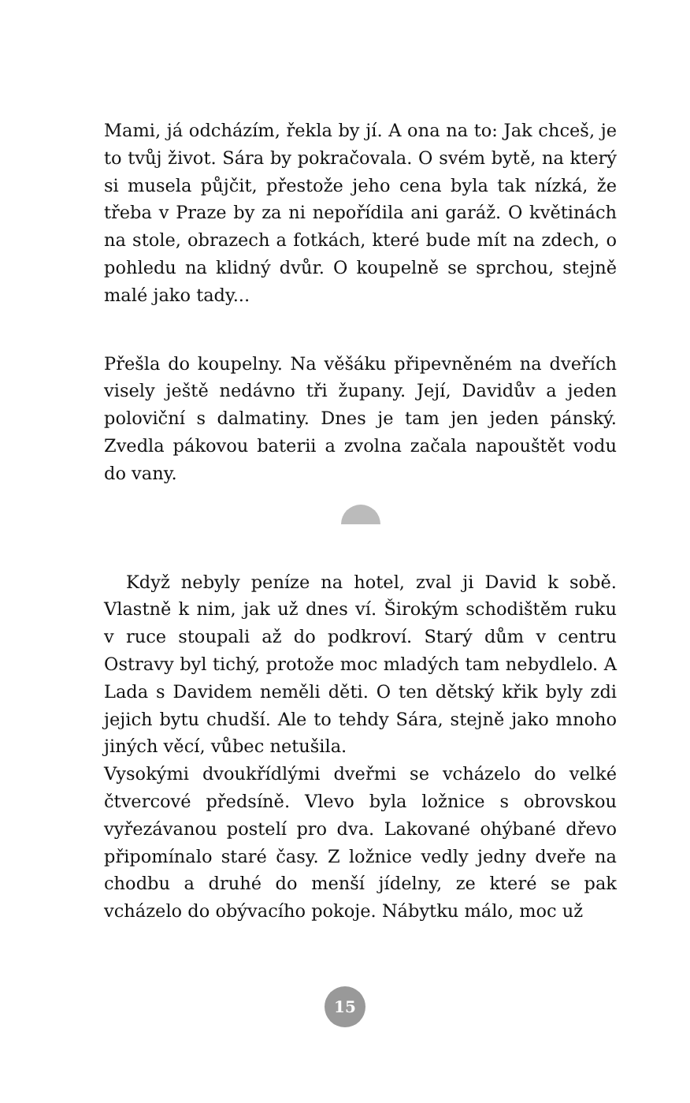Mami, já odcházím, řekla by jí. A ona na to: Jak chceš, je to tvůj život. Sára by pokračovala. O svém bytě, na který si musela půjčit, přestože jeho cena byla tak nízká, že třeba v Praze by za ni nepořídila ani garáž. O květinách na stole, obrazech a fotkách, které bude mít na zdech, o pohledu na klidný dvůr. O koupelně se sprchou, stejně malé jako tady...
Přešla do koupelny. Na věšáku připevněném na dveřích visely ještě nedávno tři župany. Její, Davidův a jeden poloviční s dalmatiny. Dnes je tam jen jeden pánský. Zvedla pákovou baterii a zvolna začala napouštět vodu do vany.
Když nebyly peníze na hotel, zval ji David k sobě. Vlastně k nim, jak už dnes ví. Širokým schodištěm ruku v ruce stoupali až do podkroví. Starý dům v centru Ostravy byl tichý, protože moc mladých tam nebydlelo. A Lada s Davidem neměli děti. O ten dětský křik byly zdi jejich bytu chudší. Ale to tehdy Sára, stejně jako mnoho jiných věcí, vůbec netušila.
Vysokými dvoukřídlými dveřmi se vcházelo do velké čtvercové předsíně. Vlevo byla ložnice s obrovskou vyřezávanou postelí pro dva. Lakované ohýbané dřevo připomínalo staré časy. Z ložnice vedly jedny dveře na chodbu a druhé do menší jídelny, ze které se pak vcházelo do obývacího pokoje. Nábytku málo, moc už
15